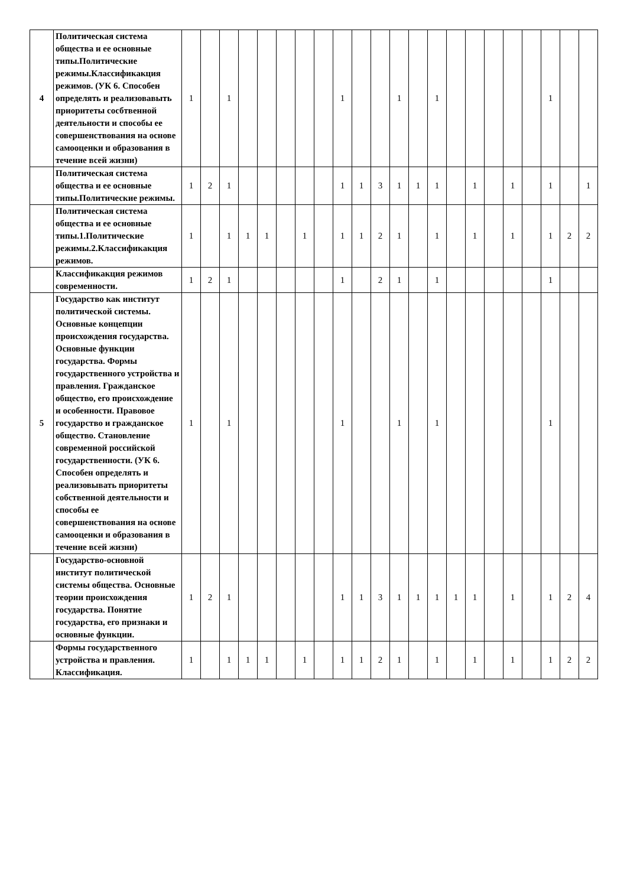| 4 | Политическая система общества и ее основные типы.Политические режимы.Классификакция режимов. (УК 6. Способен определять и реализовавыть приоритеты сосбтвенной деятельности и способы ее совершенствования на основе самооценки и образования в течение всей жизни) | 1 | | 1 | | | | | | 1 | | | 1 | | 1 | | | | | | 1 | | |
| | Политическая система общества и ее основные типы.Политические режимы. | 1 | 2 | 1 | | | | | | 1 | 1 | 3 | 1 | 1 | 1 | | 1 | | 1 | | 1 | | 1 |
| | Политическая система общества и ее основные типы.1.Политические режимы.2.Классификакция режимов. | 1 | | 1 | 1 | 1 | | 1 | | 1 | 1 | 2 | 1 | | 1 | | 1 | | 1 | | 1 | 2 | 2 |
| | Классификакция режимов современности. | 1 | 2 | 1 | | | | | | 1 | | 2 | 1 | | 1 | | | | | | 1 | | |
| 5 | Государство как институт политической системы. Основные концепции происхождения государства. Основные функции государства. Формы государственного устройства и правления. Гражданское общество, его происхождение и особенности. Правовое государство и гражданское общество. Становление современной российской государственности. (УК 6. Способен определять и реализовывать приоритеты собственной деятельности и способы ее совершенствования на основе самооценки и образования в течение всей жизни) | 1 | | 1 | | | | | | 1 | | | 1 | | 1 | | | | | | 1 | | |
| | Государство-основной институт политической системы общества. Основные теории происхождения государства. Понятие государства, его признаки и основные функции. | 1 | 2 | 1 | | | | | | 1 | 1 | 3 | 1 | 1 | 1 | 1 | 1 | | 1 | | 1 | 2 | 4 |
| | Формы государственного устройства и правления. Классификация. | 1 | | 1 | 1 | 1 | | 1 | | 1 | 1 | 2 | 1 | | 1 | | 1 | | 1 | | 1 | 2 | 2 |